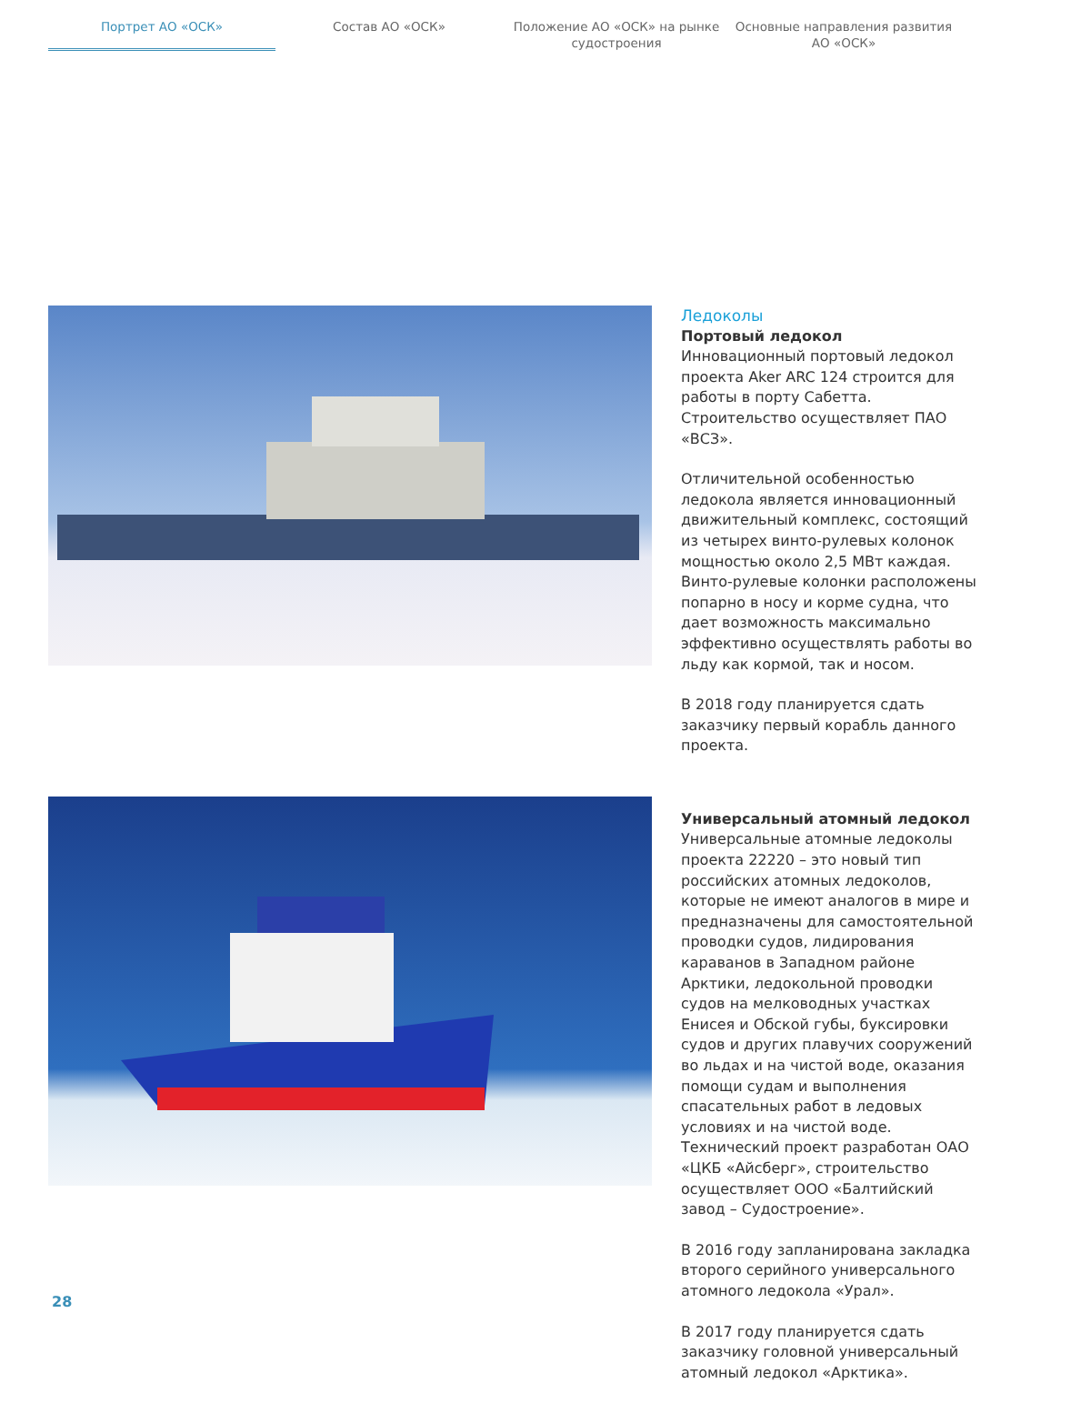Портрет АО «ОСК» Состав АО «ОСК» Положение АО «ОСК» на рынке судостроения
Основные направления развития АО «ОСК»
Ледоколы
Портовый ледокол
Инновационный портовый ледокол проекта Aker ARC 124 строится для работы в порту Сабетта. Строительство осуществляет ПАО «ВСЗ».
Отличительной особенностью ледокола является инновационный движительный комплекс, состоящий из четырех винто-рулевых колонок мощностью около 2,5 МВт каждая. Винто-рулевые колонки расположены попарно в носу и корме судна, что дает возможность максимально эффективно осуществлять работы во льду как кормой, так и носом.
В 2018 году планируется сдать заказчику первый корабль данного проекта.
Универсальный атомный ледокол
Универсальные атомные ледоколы проекта 22220 – это новый тип российских атомных ледоколов, которые не имеют аналогов в мире и предназначены для самостоятельной проводки судов, лидирования караванов в Западном районе Арктики, ледокольной проводки судов на мелководных участках Енисея и Обской губы, буксировки судов и других плавучих сооружений во льдах и на чистой воде, оказания помощи судам и выполнения спасательных работ в ледовых условиях и на чистой воде. Технический проект разработан ОАО «ЦКБ «Айсберг», строительство осуществляет ООО «Балтийский завод – Судостроение».
В 2016 году запланирована закладка второго серийного универсального атомного ледокола «Урал».
В 2017 году планируется сдать заказчику головной универсальный атомный ледокол «Арктика».
28